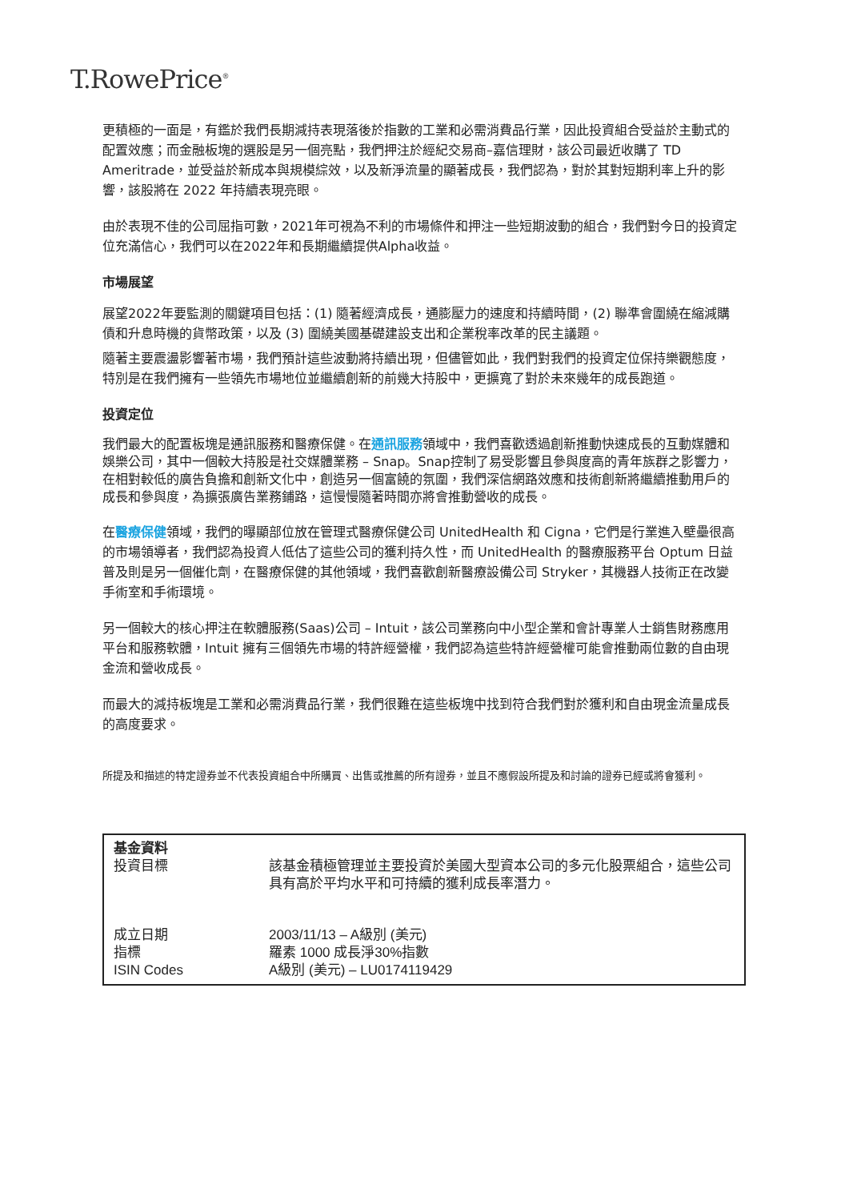T.RowePrice<sup>®</sup>
更積極的一面是，有鑑於我們長期減持表現落後於指數的工業和必需消費品行業，因此投資組合受益於主動式的配置效應；而金融板塊的選股是另一個亮點，我們押注於經紀交易商–嘉信理財，該公司最近收購了 TD Ameritrade，並受益於新成本與規模綜效，以及新淨流量的顯著成長，我們認為，對於其對短期利率上升的影響，該股將在 2022 年持續表現亮眼。
由於表現不佳的公司屈指可數，2021年可視為不利的市場條件和押注一些短期波動的組合，我們對今日的投資定位充滿信心，我們可以在2022年和長期繼續提供Alpha收益。
市場展望
展望2022年要監測的關鍵項目包括：(1) 隨著經濟成長，通膨壓力的速度和持續時間，(2) 聯準會圍繞在縮減購債和升息時機的貨幣政策，以及 (3) 圍繞美國基礎建設支出和企業稅率改革的民主議題。
隨著主要震盪影響著市場，我們預計這些波動將持續出現，但儘管如此，我們對我們的投資定位保持樂觀態度，特別是在我們擁有一些領先市場地位並繼續創新的前幾大持股中，更擴寬了對於未來幾年的成長跑道。
投資定位
我們最大的配置板塊是通訊服務和醫療保健。在通訊服務領域中，我們喜歡透過創新推動快速成長的互動媒體和娛樂公司，其中一個較大持股是社交媒體業務 – Snap。Snap控制了易受影響且參與度高的青年族群之影響力，在相對較低的廣告負擔和創新文化中，創造另一個富饒的氛圍，我們深信網路效應和技術創新將繼續推動用戶的成長和參與度，為擴張廣告業務鋪路，這慢慢隨著時間亦將會推動營收的成長。
在醫療保健領域，我們的曝顯部位放在管理式醫療保健公司 UnitedHealth 和 Cigna，它們是行業進入壁壘很高的市場領導者，我們認為投資人低估了這些公司的獲利持久性，而 UnitedHealth 的醫療服務平台 Optum 日益普及則是另一個催化劑，在醫療保健的其他領域，我們喜歡創新醫療設備公司 Stryker，其機器人技術正在改變手術室和手術環境。
另一個較大的核心押注在軟體服務(Saas)公司 – Intuit，該公司業務向中小型企業和會計專業人士銷售財務應用平台和服務軟體，Intuit 擁有三個領先市場的特許經營權，我們認為這些特許經營權可能會推動兩位數的自由現金流和營收成長。
而最大的減持板塊是工業和必需消費品行業，我們很難在這些板塊中找到符合我們對於獲利和自由現金流量成長的高度要求。
所提及和描述的特定證券並不代表投資組合中所購買、出售或推薦的所有證券，並且不應假設所提及和討論的證券已經或將會獲利。
| 基金資料 投資目標 | 該基金積極管理並主要投資於美國大型資本公司的多元化股票組合，這些公司具有高於平均水平和可持續的獲利成長率潛力。 |
| 成立日期 指標 ISIN Codes | 2003/11/13 – A級別 (美元) 羅素 1000 成長淨30%指數 A級別 (美元) – LU0174119429 |